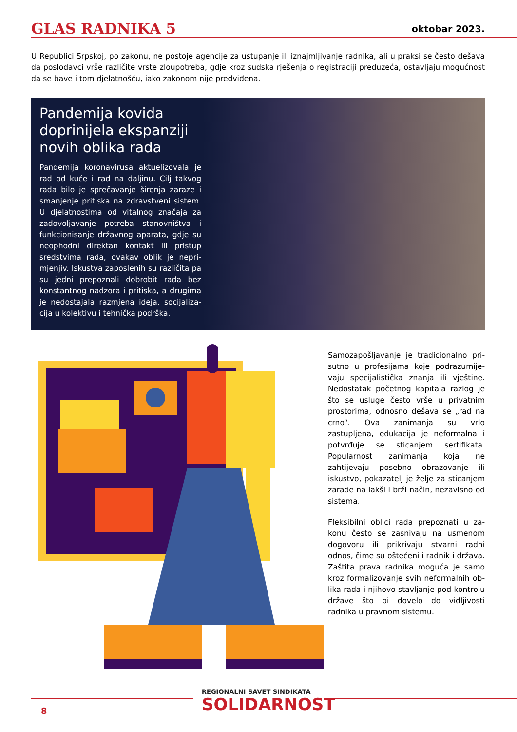GLAS RADNIKA 5 oktobar 2023.
U Republici Srpskoj, po zakonu, ne postoje agencije za ustupanje ili iznajmljivanje radnika, ali u praksi se često dešava da poslodavci vrše različite vrste zloupotreba, gdje kroz sudska rješenja o registraciji preduzeća, ostavljaju mogućnost da se bave i tom djelatnošću, iako zakonom nije predviđena.
Pandemija kovida doprinijela ekspanziji novih oblika rada
Pandemija koronavirusa aktuelizovala je rad od kuće i rad na daljinu. Cilj takvog rada bilo je sprečavanje širenja zaraze i smanjenje pritiska na zdravstveni sistem. U djelatnostima od vitalnog značaja za zadovoljavanje potreba stanovništva i funkcionisanje državnog aparata, gdje su neophodni direktan kontakt ili pristup sredstvima rada, ovakav oblik je nepri­mjenjiv. Iskustva zaposlenih su različita pa su jedni prepoznali dobrobit rada bez konstantnog nadzora i pritiska, a drugima je nedostajala razmjena ideja, socijaliza­cija u kolektivu i tehnička podrška.
Samozapošljavanje je tradicionalno pri­sutno u profesijama koje podrazumije­vaju specijalistička znanja ili vještine. Nedostatak početnog kapitala razlog je što se usluge često vrše u privatnim prostorima, odnosno dešava se „rad na crno“. Ova zanimanja su vrlo zastupljena, edukacija je neformalna i potvrđuje se sticanjem sertifikata. Popularnost zani­manja koja ne zahtijevaju posebno obra­zovanje ili iskustvo, pokazatelj je želje za sticanjem zarade na lakši i brži način, ne­zavisno od sistema.
Fleksibilni oblici rada prepoznati u za­konu često se zasnivaju na usmen­om dogovoru ili prikrivaju stvarni radni odnos, čime su oštećeni i radnik i država. Zaštita prava radnika moguća je samo kroz formalizovanje svih neformalnih ob­lika rada i njihovo stavljanje pod kontrolu države što bi dovelo do vidljivosti radnika u pravnom sistemu.
8
REGIONALNI SAVET SINDIKATA
SOLIDARNOST